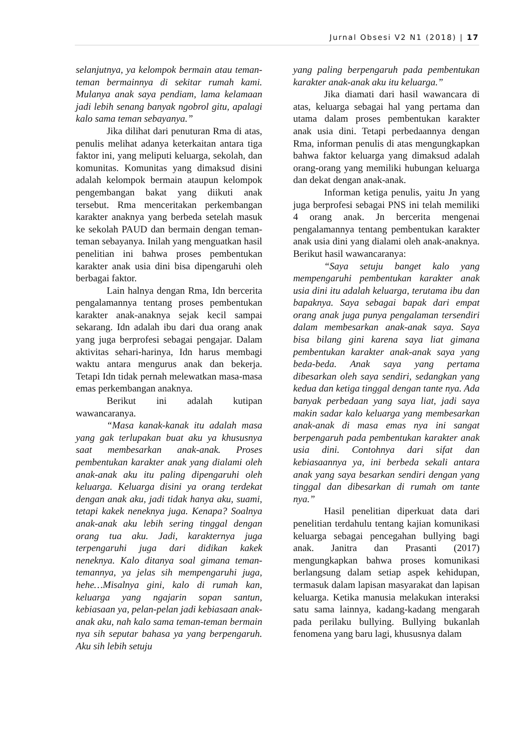Jurnal Obsesi V2 N1 (2018) | 17
selanjutnya, ya kelompok bermain atau teman-teman bermainnya di sekitar rumah kami. Mulanya anak saya pendiam, lama kelamaan jadi lebih senang banyak ngobrol gitu, apalagi kalo sama teman sebayanya.”
Jika dilihat dari penuturan Rma di atas, penulis melihat adanya keterkaitan antara tiga faktor ini, yang meliputi keluarga, sekolah, dan komunitas. Komunitas yang dimaksud disini adalah kelompok bermain ataupun kelompok pengembangan bakat yang diikuti anak tersebut. Rma menceritakan perkembangan karakter anaknya yang berbeda setelah masuk ke sekolah PAUD dan bermain dengan teman-teman sebayanya. Inilah yang menguatkan hasil penelitian ini bahwa proses pembentukan karakter anak usia dini bisa dipengaruhi oleh berbagai faktor.
Lain halnya dengan Rma, Idn bercerita pengalamannya tentang proses pembentukan karakter anak-anaknya sejak kecil sampai sekarang. Idn adalah ibu dari dua orang anak yang juga berprofesi sebagai pengajar. Dalam aktivitas sehari-harinya, Idn harus membagi waktu antara mengurus anak dan bekerja. Tetapi Idn tidak pernah melewatkan masa-masa emas perkembangan anaknya.
Berikut ini adalah kutipan wawancaranya.
“Masa kanak-kanak itu adalah masa yang gak terlupakan buat aku ya khususnya saat membesarkan anak-anak. Proses pembentukan karakter anak yang dialami oleh anak-anak aku itu paling dipengaruhi oleh keluarga. Keluarga disini ya orang terdekat dengan anak aku, jadi tidak hanya aku, suami, tetapi kakek neneknya juga. Kenapa? Soalnya anak-anak aku lebih sering tinggal dengan orang tua aku. Jadi, karakternya juga terpengaruhi juga dari didikan kakek neneknya. Kalo ditanya soal gimana teman-temannya, ya jelas sih mempengaruhi juga, hehe…Misalnya gini, kalo di rumah kan, keluarga yang ngajarin sopan santun, kebiasaan ya, pelan-pelan jadi kebiasaan anak-anak aku, nah kalo sama teman-teman bermain nya sih seputar bahasa ya yang berpengaruh. Aku sih lebih setuju
yang paling berpengaruh pada pembentukan karakter anak-anak aku itu keluarga.”
Jika diamati dari hasil wawancara di atas, keluarga sebagai hal yang pertama dan utama dalam proses pembentukan karakter anak usia dini. Tetapi perbedaannya dengan Rma, informan penulis di atas mengungkapkan bahwa faktor keluarga yang dimaksud adalah orang-orang yang memiliki hubungan keluarga dan dekat dengan anak-anak.
Informan ketiga penulis, yaitu Jn yang juga berprofesi sebagai PNS ini telah memiliki 4 orang anak. Jn bercerita mengenai pengalamannya tentang pembentukan karakter anak usia dini yang dialami oleh anak-anaknya. Berikut hasil wawancaranya:
“Saya setuju banget kalo yang mempengaruhi pembentukan karakter anak usia dini itu adalah keluarga, terutama ibu dan bapaknya. Saya sebagai bapak dari empat orang anak juga punya pengalaman tersendiri dalam membesarkan anak-anak saya. Saya bisa bilang gini karena saya liat gimana pembentukan karakter anak-anak saya yang beda-beda. Anak saya yang pertama dibesarkan oleh saya sendiri, sedangkan yang kedua dan ketiga tinggal dengan tante nya. Ada banyak perbedaan yang saya liat, jadi saya makin sadar kalo keluarga yang membesarkan anak-anak di masa emas nya ini sangat berpengaruh pada pembentukan karakter anak usia dini. Contohnya dari sifat dan kebiasaannya ya, ini berbeda sekali antara anak yang saya besarkan sendiri dengan yang tinggal dan dibesarkan di rumah om tante nya.”
Hasil penelitian diperkuat data dari penelitian terdahulu tentang kajian komunikasi keluarga sebagai pencegahan bullying bagi anak. Janitra dan Prasanti (2017) mengungkapkan bahwa proses komunikasi berlangsung dalam setiap aspek kehidupan, termasuk dalam lapisan masyarakat dan lapisan keluarga. Ketika manusia melakukan interaksi satu sama lainnya, kadang-kadang mengarah pada perilaku bullying. Bullying bukanlah fenomena yang baru lagi, khususnya dalam